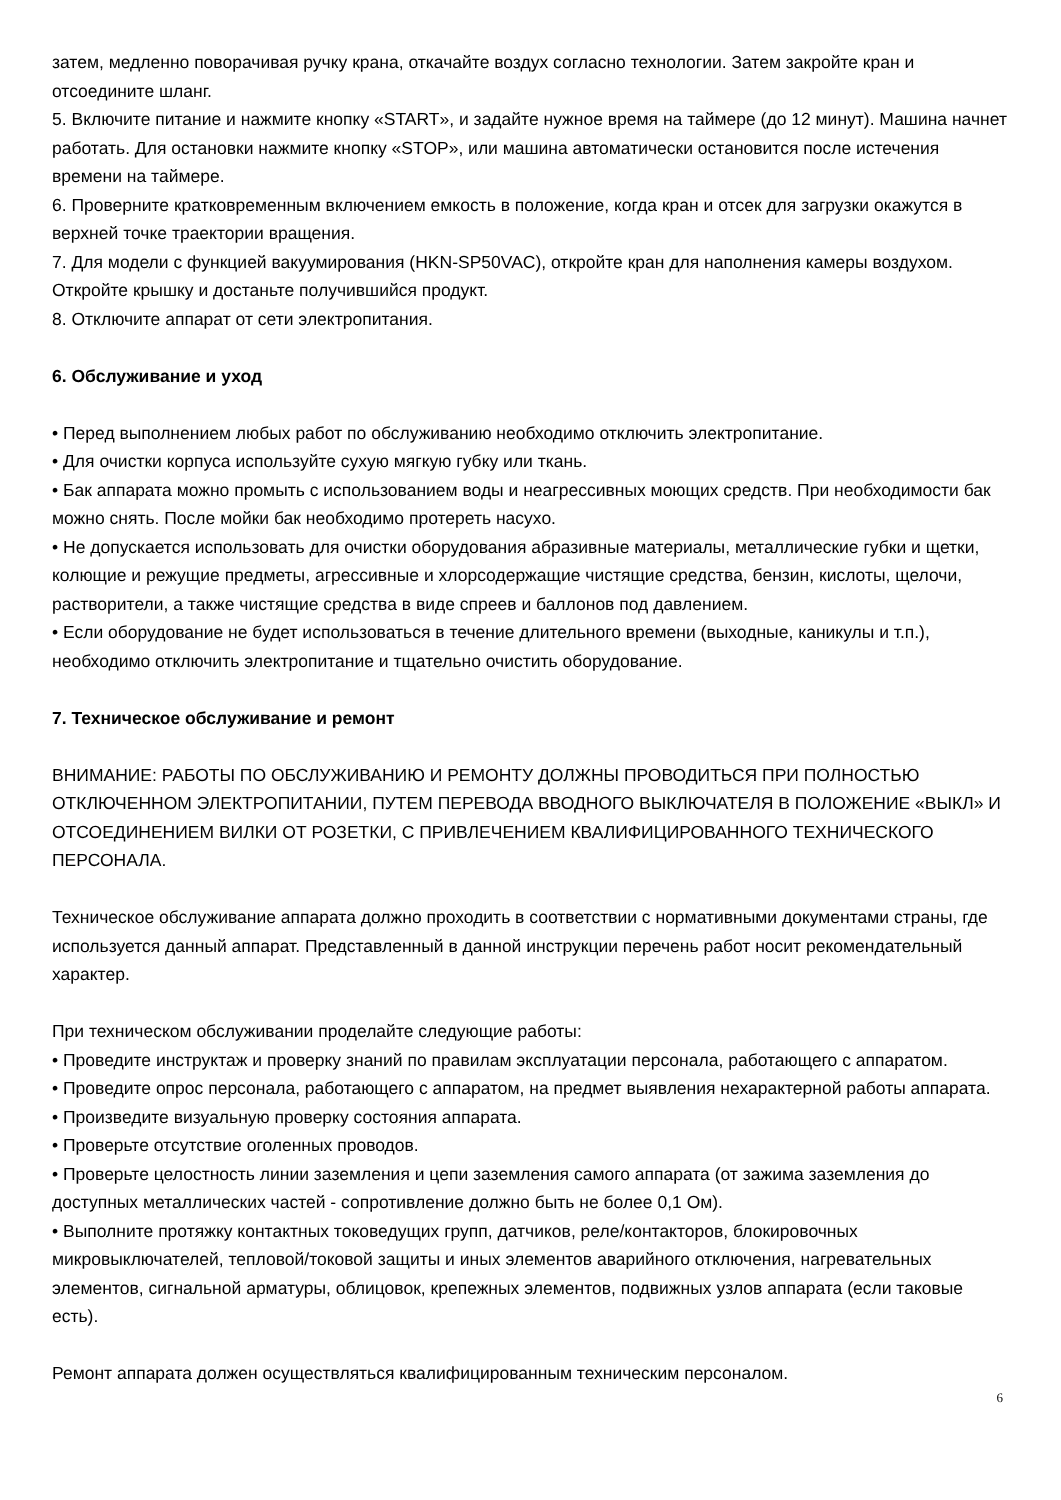затем, медленно поворачивая ручку крана, откачайте воздух согласно технологии. Затем закройте кран и отсоедините шланг.
5. Включите питание и нажмите кнопку «START», и задайте нужное время на таймере (до 12 минут). Машина начнет работать. Для остановки нажмите кнопку «STOP», или машина автоматически остановится после истечения времени на таймере.
6. Проверните кратковременным включением емкость в положение, когда кран и отсек для загрузки окажутся в верхней точке траектории вращения.
7. Для модели с функцией вакуумирования (HKN-SP50VAC), откройте кран для наполнения камеры воздухом. Откройте крышку и достаньте получившийся продукт.
8. Отключите аппарат от сети электропитания.
6. Обслуживание и уход
• Перед выполнением любых работ по обслуживанию необходимо отключить электропитание.
• Для очистки корпуса используйте сухую мягкую губку или ткань.
• Бак аппарата можно промыть с использованием воды и неагрессивных моющих средств. При необходимости бак можно снять. После мойки бак необходимо протереть насухо.
• Не допускается использовать для очистки оборудования абразивные материалы, металлические губки и щетки, колющие и режущие предметы, агрессивные и хлорсодержащие чистящие средства, бензин, кислоты, щелочи, растворители, а также чистящие средства в виде спреев и баллонов под давлением.
• Если оборудование не будет использоваться в течение длительного времени (выходные, каникулы и т.п.), необходимо отключить электропитание и тщательно очистить оборудование.
7. Техническое обслуживание и ремонт
ВНИМАНИЕ: РАБОТЫ ПО ОБСЛУЖИВАНИЮ И РЕМОНТУ ДОЛЖНЫ ПРОВОДИТЬСЯ ПРИ ПОЛНОСТЬЮ ОТКЛЮЧЕННОМ ЭЛЕКТРОПИТАНИИ, ПУТЕМ ПЕРЕВОДА ВВОДНОГО ВЫКЛЮЧАТЕЛЯ В ПОЛОЖЕНИЕ «ВЫКЛ» И ОТСОЕДИНЕНИЕМ ВИЛКИ ОТ РОЗЕТКИ, С ПРИВЛЕЧЕНИЕМ КВАЛИФИЦИРОВАННОГО ТЕХНИЧЕСКОГО ПЕРСОНАЛА.
Техническое обслуживание аппарата должно проходить в соответствии с нормативными документами страны, где используется данный аппарат. Представленный в данной инструкции перечень работ носит рекомендательный характер.
При техническом обслуживании проделайте следующие работы:
• Проведите инструктаж и проверку знаний по правилам эксплуатации персонала, работающего с аппаратом.
• Проведите опрос персонала, работающего с аппаратом, на предмет выявления нехарактерной работы аппарата.
• Произведите визуальную проверку состояния аппарата.
• Проверьте отсутствие оголенных проводов.
• Проверьте целостность линии заземления и цепи заземления самого аппарата (от зажима заземления до доступных металлических частей - сопротивление должно быть не более 0,1 Ом).
• Выполните протяжку контактных токоведущих групп, датчиков, реле/контакторов, блокировочных микровыключателей, тепловой/токовой защиты и иных элементов аварийного отключения, нагревательных элементов, сигнальной арматуры, облицовок, крепежных элементов, подвижных узлов аппарата (если таковые есть).
Ремонт аппарата должен осуществляться квалифицированным техническим персоналом.
6